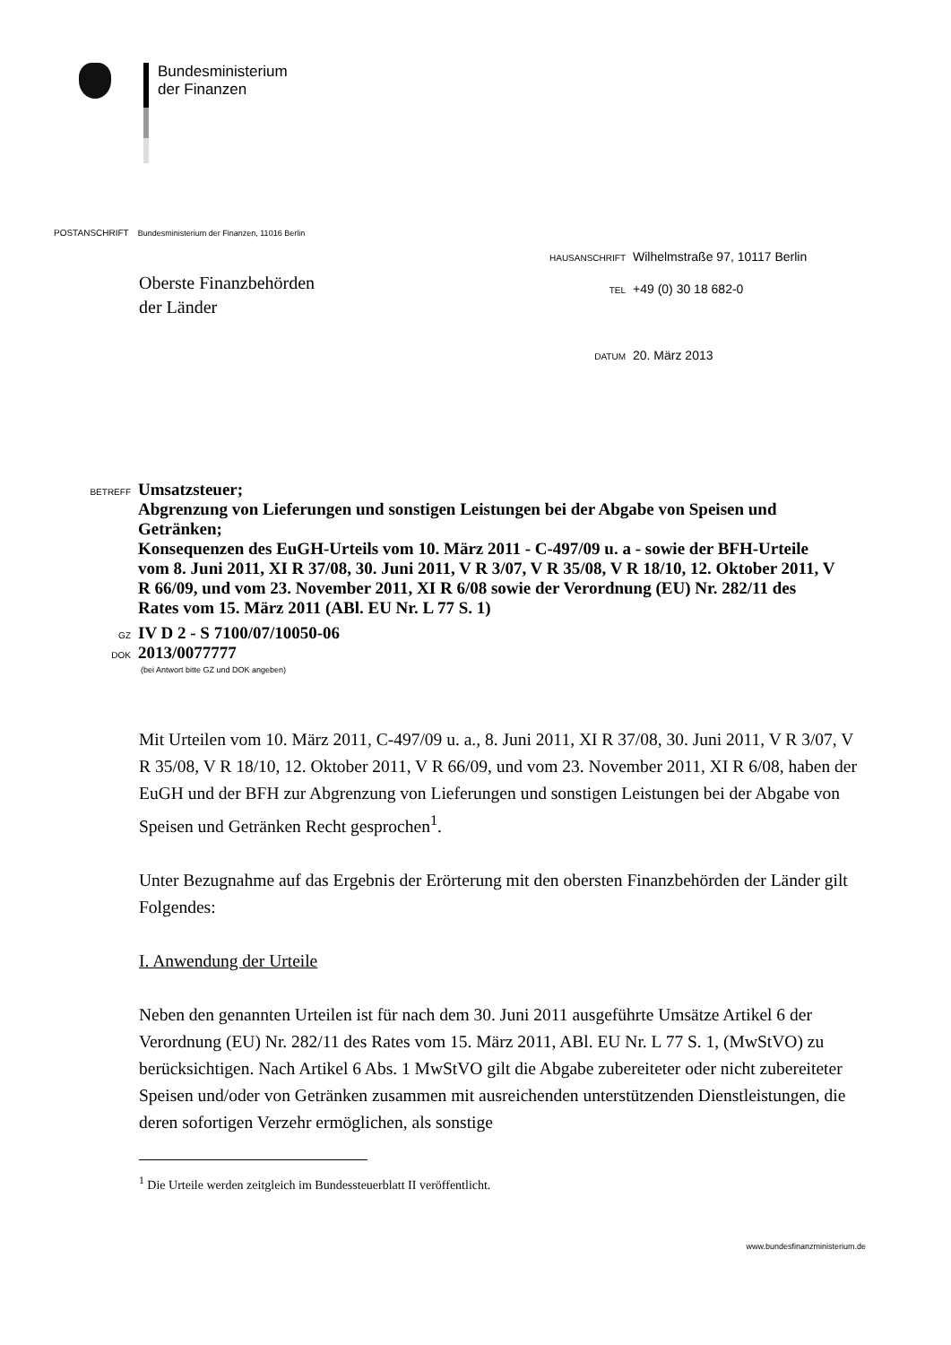Bundesministerium
der Finanzen
POSTANSCHRIFT Bundesministerium der Finanzen, 11016 Berlin
Oberste Finanzbehörden
der Länder
HAUSANSCHRIFT Wilhelmstraße 97, 10117 Berlin
TEL +49 (0) 30 18 682-0
DATUM 20. März 2013
BETREFF Umsatzsteuer;
Abgrenzung von Lieferungen und sonstigen Leistungen bei der Abgabe von Speisen und Getränken;
Konsequenzen des EuGH-Urteils vom 10. März 2011 - C-497/09 u. a - sowie der BFH-Urteile vom 8. Juni 2011, XI R 37/08, 30. Juni 2011, V R 3/07, V R 35/08, V R 18/10, 12. Oktober 2011, V R 66/09, und vom 23. November 2011, XI R 6/08 sowie der Verordnung (EU) Nr. 282/11 des Rates vom 15. März 2011 (ABl. EU Nr. L 77 S. 1)
GZ IV D 2 - S 7100/07/10050-06
DOK 2013/0077777
(bei Antwort bitte GZ und DOK angeben)
Mit Urteilen vom 10. März 2011, C-497/09 u. a., 8. Juni 2011, XI R 37/08, 30. Juni 2011, V R 3/07, V R 35/08, V R 18/10, 12. Oktober 2011, V R 66/09, und vom 23. November 2011, XI R 6/08, haben der EuGH und der BFH zur Abgrenzung von Lieferungen und sonstigen Leistungen bei der Abgabe von Speisen und Getränken Recht gesprochen<sup>1</sup>.
Unter Bezugnahme auf das Ergebnis der Erörterung mit den obersten Finanzbehörden der Länder gilt Folgendes:
I. Anwendung der Urteile
Neben den genannten Urteilen ist für nach dem 30. Juni 2011 ausgeführte Umsätze Artikel 6 der Verordnung (EU) Nr. 282/11 des Rates vom 15. März 2011, ABl. EU Nr. L 77 S. 1, (MwStVO) zu berücksichtigen. Nach Artikel 6 Abs. 1 MwStVO gilt die Abgabe zubereiteter oder nicht zubereiteter Speisen und/oder von Getränken zusammen mit ausreichenden unterstützenden Dienstleistungen, die deren sofortigen Verzehr ermöglichen, als sonstige
<sup>1</sup> Die Urteile werden zeitgleich im Bundessteuerblatt II veröffentlicht.
www.bundesfinanzministerium.de